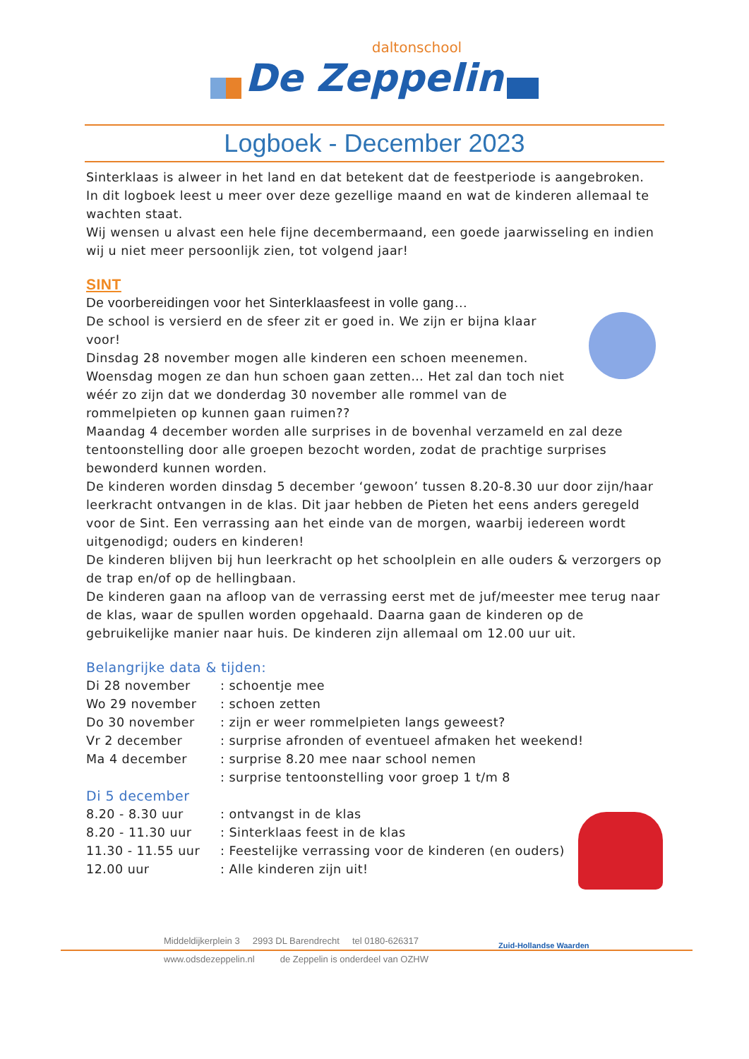daltonschool
De Zeppelin
Logboek - December 2023
Sinterklaas is alweer in het land en dat betekent dat de feestperiode is aangebroken.
In dit logboek leest u meer over deze gezellige maand en wat de kinderen allemaal te wachten staat.
Wij wensen u alvast een hele fijne decembermaand, een goede jaarwisseling en indien wij u niet meer persoonlijk zien, tot volgend jaar!
SINT
De voorbereidingen voor het Sinterklaasfeest in volle gang…
De school is versierd en de sfeer zit er goed in. We zijn er bijna klaar voor!
Dinsdag 28 november mogen alle kinderen een schoen meenemen.
Woensdag mogen ze dan hun schoen gaan zetten… Het zal dan toch niet wéér zo zijn dat we donderdag 30 november alle rommel van de rommelpieten op kunnen gaan ruimen??
Maandag 4 december worden alle surprises in de bovenhal verzameld en zal deze tentoonstelling door alle groepen bezocht worden, zodat de prachtige surprises bewonderd kunnen worden.
De kinderen worden dinsdag 5 december ‘gewoon’ tussen 8.20-8.30 uur door zijn/haar leerkracht ontvangen in de klas. Dit jaar hebben de Pieten het eens anders geregeld voor de Sint. Een verrassing aan het einde van de morgen, waarbij iedereen wordt uitgenodigd; ouders en kinderen!
De kinderen blijven bij hun leerkracht op het schoolplein en alle ouders & verzorgers op de trap en/of op de hellingbaan.
De kinderen gaan na afloop van de verrassing eerst met de juf/meester mee terug naar de klas, waar de spullen worden opgehaald. Daarna gaan de kinderen op de gebruikelijke manier naar huis. De kinderen zijn allemaal om 12.00 uur uit.
Belangrijke data & tijden:
Di 28 november : schoentje mee
Wo 29 november : schoen zetten
Do 30 november : zijn er weer rommelpieten langs geweest?
Vr 2 december : surprise afronden of eventueel afmaken het weekend!
Ma 4 december : surprise 8.20 mee naar school nemen
: surprise tentoonstelling voor groep 1 t/m 8
Di 5 december
8.20 - 8.30 uur : ontvangst in de klas
8.20 - 11.30 uur : Sinterklaas feest in de klas
11.30 - 11.55 uur : Feestelijke verrassing voor de kinderen (en ouders)
12.00 uur : Alle kinderen zijn uit!
Middeldijkerplein 3 2993 DL Barendrecht tel 0180-626317
www.odsdezeppelin.nl de Zeppelin is onderdeel van OZHW
Zuid-Hollandse Waarden